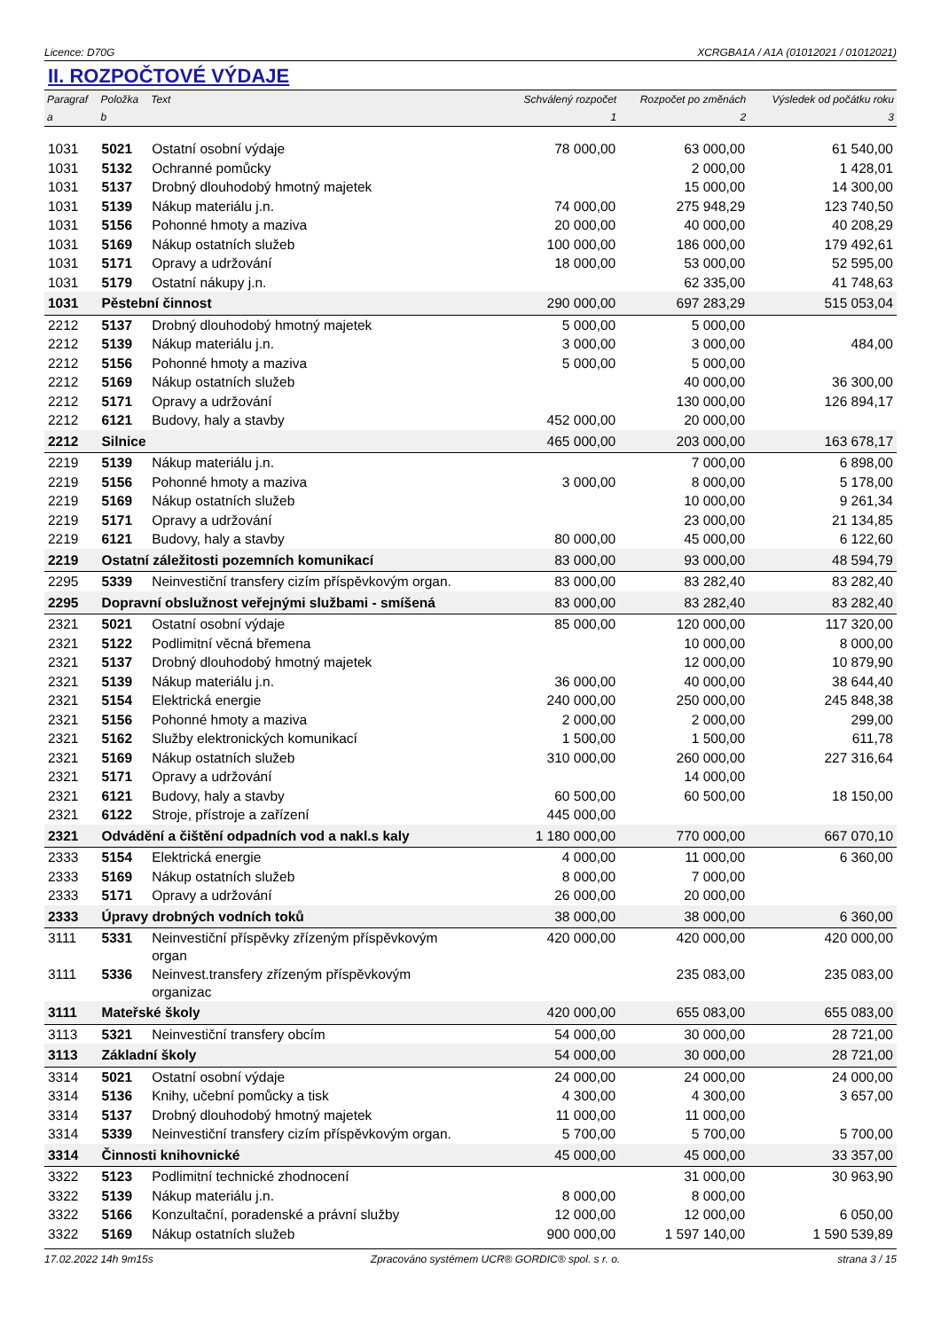Licence: D70G XCRGBA1A / A1A (01012021 / 01012021)
II. ROZPOČTOVÉ VÝDAJE
| Paragraf | Položka | Text | Schválený rozpočet | Rozpočet po změnách | Výsledek od počátku roku |
| --- | --- | --- | --- | --- | --- |
| a | b | | 1 | 2 | 3 |
| 1031 | 5021 | Ostatní osobní výdaje | 78 000,00 | 63 000,00 | 61 540,00 |
| 1031 | 5132 | Ochranné pomůcky | | 2 000,00 | 1 428,01 |
| 1031 | 5137 | Drobný dlouhodobý hmotný majetek | | 15 000,00 | 14 300,00 |
| 1031 | 5139 | Nákup materiálu j.n. | 74 000,00 | 275 948,29 | 123 740,50 |
| 1031 | 5156 | Pohonné hmoty a maziva | 20 000,00 | 40 000,00 | 40 208,29 |
| 1031 | 5169 | Nákup ostatních služeb | 100 000,00 | 186 000,00 | 179 492,61 |
| 1031 | 5171 | Opravy a udržování | 18 000,00 | 53 000,00 | 52 595,00 |
| 1031 | 5179 | Ostatní nákupy j.n. | | 62 335,00 | 41 748,63 |
| 1031 | Pěstební činnost | | 290 000,00 | 697 283,29 | 515 053,04 |
| 2212 | 5137 | Drobný dlouhodobý hmotný majetek | 5 000,00 | 5 000,00 | |
| 2212 | 5139 | Nákup materiálu j.n. | 3 000,00 | 3 000,00 | 484,00 |
| 2212 | 5156 | Pohonné hmoty a maziva | 5 000,00 | 5 000,00 | |
| 2212 | 5169 | Nákup ostatních služeb | | 40 000,00 | 36 300,00 |
| 2212 | 5171 | Opravy a udržování | | 130 000,00 | 126 894,17 |
| 2212 | 6121 | Budovy, haly a stavby | 452 000,00 | 20 000,00 | |
| 2212 | Silnice | | 465 000,00 | 203 000,00 | 163 678,17 |
| 2219 | 5139 | Nákup materiálu j.n. | | 7 000,00 | 6 898,00 |
| 2219 | 5156 | Pohonné hmoty a maziva | 3 000,00 | 8 000,00 | 5 178,00 |
| 2219 | 5169 | Nákup ostatních služeb | | 10 000,00 | 9 261,34 |
| 2219 | 5171 | Opravy a udržování | | 23 000,00 | 21 134,85 |
| 2219 | 6121 | Budovy, haly a stavby | 80 000,00 | 45 000,00 | 6 122,60 |
| 2219 | Ostatní záležitosti pozemních komunikací | | 83 000,00 | 93 000,00 | 48 594,79 |
| 2295 | 5339 | Neinvestiční transfery cizím příspěvkovým organ. | 83 000,00 | 83 282,40 | 83 282,40 |
| 2295 | Dopravní obslužnost veřejnými službami - smíšená | | 83 000,00 | 83 282,40 | 83 282,40 |
| 2321 | 5021 | Ostatní osobní výdaje | 85 000,00 | 120 000,00 | 117 320,00 |
| 2321 | 5122 | Podlimitní věcná břemena | | 10 000,00 | 8 000,00 |
| 2321 | 5137 | Drobný dlouhodobý hmotný majetek | | 12 000,00 | 10 879,90 |
| 2321 | 5139 | Nákup materiálu j.n. | 36 000,00 | 40 000,00 | 38 644,40 |
| 2321 | 5154 | Elektrická energie | 240 000,00 | 250 000,00 | 245 848,38 |
| 2321 | 5156 | Pohonné hmoty a maziva | 2 000,00 | 2 000,00 | 299,00 |
| 2321 | 5162 | Služby elektronických komunikací | 1 500,00 | 1 500,00 | 611,78 |
| 2321 | 5169 | Nákup ostatních služeb | 310 000,00 | 260 000,00 | 227 316,64 |
| 2321 | 5171 | Opravy a udržování | | 14 000,00 | |
| 2321 | 6121 | Budovy, haly a stavby | 60 500,00 | 60 500,00 | 18 150,00 |
| 2321 | 6122 | Stroje, přístroje a zařízení | 445 000,00 | | |
| 2321 | Odvádění a čištění odpadních vod a nakl.s kaly | | 1 180 000,00 | 770 000,00 | 667 070,10 |
| 2333 | 5154 | Elektrická energie | 4 000,00 | 11 000,00 | 6 360,00 |
| 2333 | 5169 | Nákup ostatních služeb | 8 000,00 | 7 000,00 | |
| 2333 | 5171 | Opravy a udržování | 26 000,00 | 20 000,00 | |
| 2333 | Úpravy drobných vodních toků | | 38 000,00 | 38 000,00 | 6 360,00 |
| 3111 | 5331 | Neinvestiční příspěvky zřízeným příspěvkovým organ | 420 000,00 | 420 000,00 | 420 000,00 |
| 3111 | 5336 | Neinvest.transfery zřízeným příspěvkovým organizac | | 235 083,00 | 235 083,00 |
| 3111 | Mateřské školy | | 420 000,00 | 655 083,00 | 655 083,00 |
| 3113 | 5321 | Neinvestiční transfery obcím | 54 000,00 | 30 000,00 | 28 721,00 |
| 3113 | Základní školy | | 54 000,00 | 30 000,00 | 28 721,00 |
| 3314 | 5021 | Ostatní osobní výdaje | 24 000,00 | 24 000,00 | 24 000,00 |
| 3314 | 5136 | Knihy, učební pomůcky a tisk | 4 300,00 | 4 300,00 | 3 657,00 |
| 3314 | 5137 | Drobný dlouhodobý hmotný majetek | 11 000,00 | 11 000,00 | |
| 3314 | 5339 | Neinvestiční transfery cizím příspěvkovým organ. | 5 700,00 | 5 700,00 | 5 700,00 |
| 3314 | Činnosti knihovnické | | 45 000,00 | 45 000,00 | 33 357,00 |
| 3322 | 5123 | Podlimitní technické zhodnocení | | 31 000,00 | 30 963,90 |
| 3322 | 5139 | Nákup materiálu j.n. | 8 000,00 | 8 000,00 | |
| 3322 | 5166 | Konzultační, poradenské a právní služby | 12 000,00 | 12 000,00 | 6 050,00 |
| 3322 | 5169 | Nákup ostatních služeb | 900 000,00 | 1 597 140,00 | 1 590 539,89 |
17.02.2022 14h 9m15s Zpracováno systémem UCR® GORDIC® spol. s r. o. strana 3 / 15